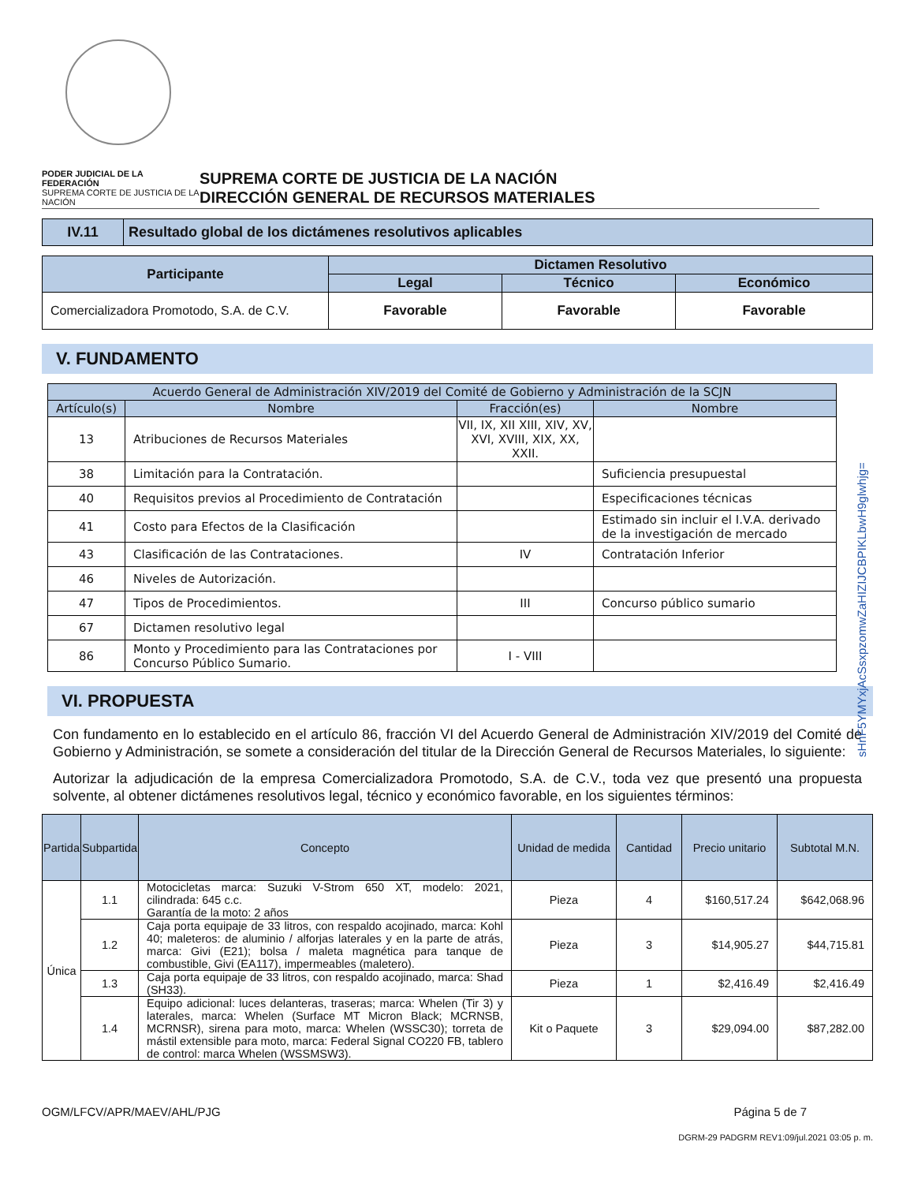PODER JUDICIAL DE LA FEDERACIÓN
SUPREMA CORTE DE JUSTICIA DE LA NACIÓN
SUPREMA CORTE DE JUSTICIA DE LA NACIÓN
DIRECCIÓN GENERAL DE RECURSOS MATERIALES
| IV.11 | Resultado global de los dictámenes resolutivos aplicables |
| Participante | Dictamen Resolutivo | | |
| --- | --- | --- | --- |
| | Legal | Técnico | Económico |
| Comercializadora Promotodo, S.A. de C.V. | Favorable | Favorable | Favorable |
V. FUNDAMENTO
| Acuerdo General de Administración XIV/2019 del Comité de Gobierno y Administración de la SCJN | | | |
| Artículo(s) | Nombre | Fracción(es) | Nombre |
| 13 | Atribuciones de Recursos Materiales | VII, IX, XII XIII, XIV, XV, XVI, XVIII, XIX, XX, XXII. | |
| 38 | Limitación para la Contratación. | | Suficiencia presupuestal |
| 40 | Requisitos previos al Procedimiento de Contratación | | Especificaciones técnicas |
| 41 | Costo para Efectos de la Clasificación | | Estimado sin incluir el I.V.A. derivado de la investigación de mercado |
| 43 | Clasificación de las Contrataciones. | IV | Contratación Inferior |
| 46 | Niveles de Autorización. | | |
| 47 | Tipos de Procedimientos. | III | Concurso público sumario |
| 67 | Dictamen resolutivo legal | | |
| 86 | Monto y Procedimiento para las Contrataciones por Concurso Público Sumario. | I - VIII | |
VI. PROPUESTA
Con fundamento en lo establecido en el artículo 86, fracción VI del Acuerdo General de Administración XIV/2019 del Comité de Gobierno y Administración, se somete a consideración del titular de la Dirección General de Recursos Materiales, lo siguiente:
Autorizar la adjudicación de la empresa Comercializadora Promotodo, S.A. de C.V., toda vez que presentó una propuesta solvente, al obtener dictámenes resolutivos legal, técnico y económico favorable, en los siguientes términos:
| Partida | Subpartida | Concepto | Unidad de medida | Cantidad | Precio unitario | Subtotal M.N. |
| --- | --- | --- | --- | --- | --- | --- |
| Única | 1.1 | Motocicletas marca: Suzuki V-Strom 650 XT, modelo: 2021, cilindrada: 645 c.c. Garantía de la moto: 2 años | Pieza | 4 | $160,517.24 | $642,068.96 |
| | 1.2 | Caja porta equipaje de 33 litros, con respaldo acojinado, marca: Kohl 40; maleteros: de aluminio / alforjas laterales y en la parte de atrás, marca: Givi (E21); bolsa / maleta magnética para tanque de combustible, Givi (EA117), impermeables (maletero). | Pieza | 3 | $14,905.27 | $44,715.81 |
| | 1.3 | Caja porta equipaje de 33 litros, con respaldo acojinado, marca: Shad (SH33). | Pieza | 1 | $2,416.49 | $2,416.49 |
| | 1.4 | Equipo adicional: luces delanteras, traseras; marca: Whelen (Tir 3) y laterales, marca: Whelen (Surface MT Micron Black; MCRNSB, MCRNSR), sirena para moto, marca: Whelen (WSSC30); torreta de mástil extensible para moto, marca: Federal Signal CO220 FB, tablero de control: marca Whelen (WSSMSW3). | Kit o Paquete | 3 | $29,094.00 | $87,282.00 |
OGM/LFCV/APR/MAEV/AHL/PJG Página 5 de 7
DGRM-29 PADGRM REV1:09/jul.2021 03:05 p. m.
sHnF5YMYxjAcSsxpzomwZaHIZIJCBPIKLbwH9glwhjg=